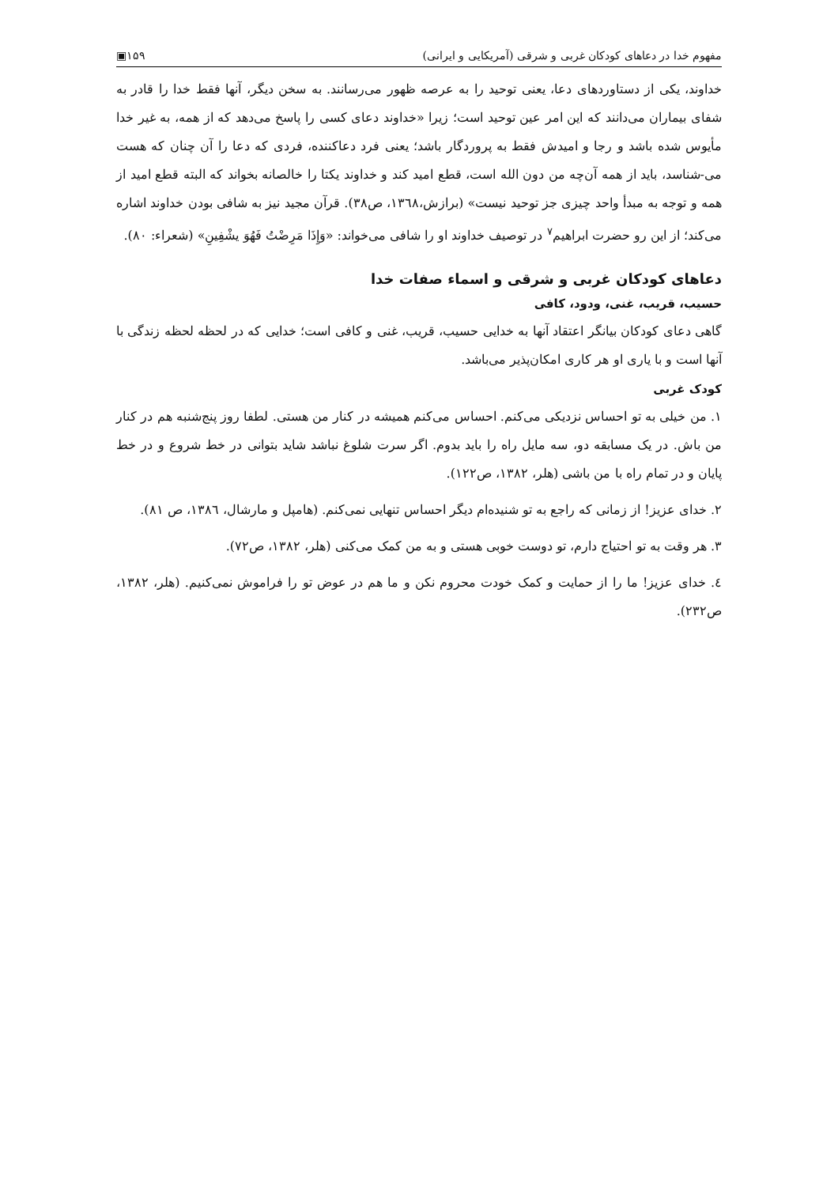مفهوم خدا در دعاهای کودکان غربی و شرقی (آمریکایی و ایرانی) ۱۵۹▣
خداوند، یکی از دستاوردهای دعا، یعنی توحید را به عرصه ظهور می‌رسانند. به سخن دیگر، آنها فقط خدا را قادر به شفای بیماران می‌دانند که این امر عین توحید است؛ زیرا «خداوند دعای کسی را پاسخ می‌دهد که از همه، به غیر خدا مأیوس شده باشد و رجا و امیدش فقط به پروردگار باشد؛ یعنی فرد دعاکننده، فردی که دعا را آن چنان که هست می-شناسد، باید از همه آن‌چه من دون الله است، قطع امید کند و خداوند یکتا را خالصانه بخواند که البته قطع امید از همه و توجه به مبدأ واحد چیزی جز توحید نیست» (برازش،۱۳٦۸، ص۳۸). قرآن مجید نیز به شافی بودن خداوند اشاره می‌کند؛ از این رو حضرت ابراهیم<sup>۷</sup> در توصیف خداوند او را شافی می‌خواند: «وَإِذَا مَرِضْتُ فَهُوَ يشْفِينِ» (شعراء: ۸۰).
دعاهای کودکان غربی و شرقی و اسماء صفات خدا
حسیب، قریب، غنی، ودود، کافی
گاهی دعای کودکان بیانگر اعتقاد آنها به خدایی حسیب، قریب، غنی و کافی است؛ خدایی که در لحظه لحظه زندگی با آنها است و با یاری او هر کاری امکان‌پذیر می‌باشد.
کودک غربی
۱. من خیلی به تو احساس نزدیکی می‌کنم. احساس می‌کنم همیشه در کنار من هستی. لطفا روز پنج‌شنبه هم در کنار من باش. در یک مسابقه دو، سه مایل راه را باید بدوم. اگر سرت شلوغ نباشد شاید بتوانی در خط شروع و در خط پایان و در تمام راه با من باشی (هلر، ۱۳۸۲، ص۱۲۲).
۲. خدای عزیز! از زمانی که راجع به تو شنیده‌ام دیگر احساس تنهایی نمی‌کنم. (هامپل و مارشال، ۱۳۸٦، ص ۸۱).
۳. هر وقت به تو احتیاج دارم، تو دوست خوبی هستی و به من کمک می‌کنی (هلر، ۱۳۸۲، ص۷۲).
٤. خدای عزیز! ما را از حمایت و کمک خودت محروم نکن و ما هم در عوض تو را فراموش نمی‌کنیم. (هلر، ۱۳۸۲، ص۲۳۲).